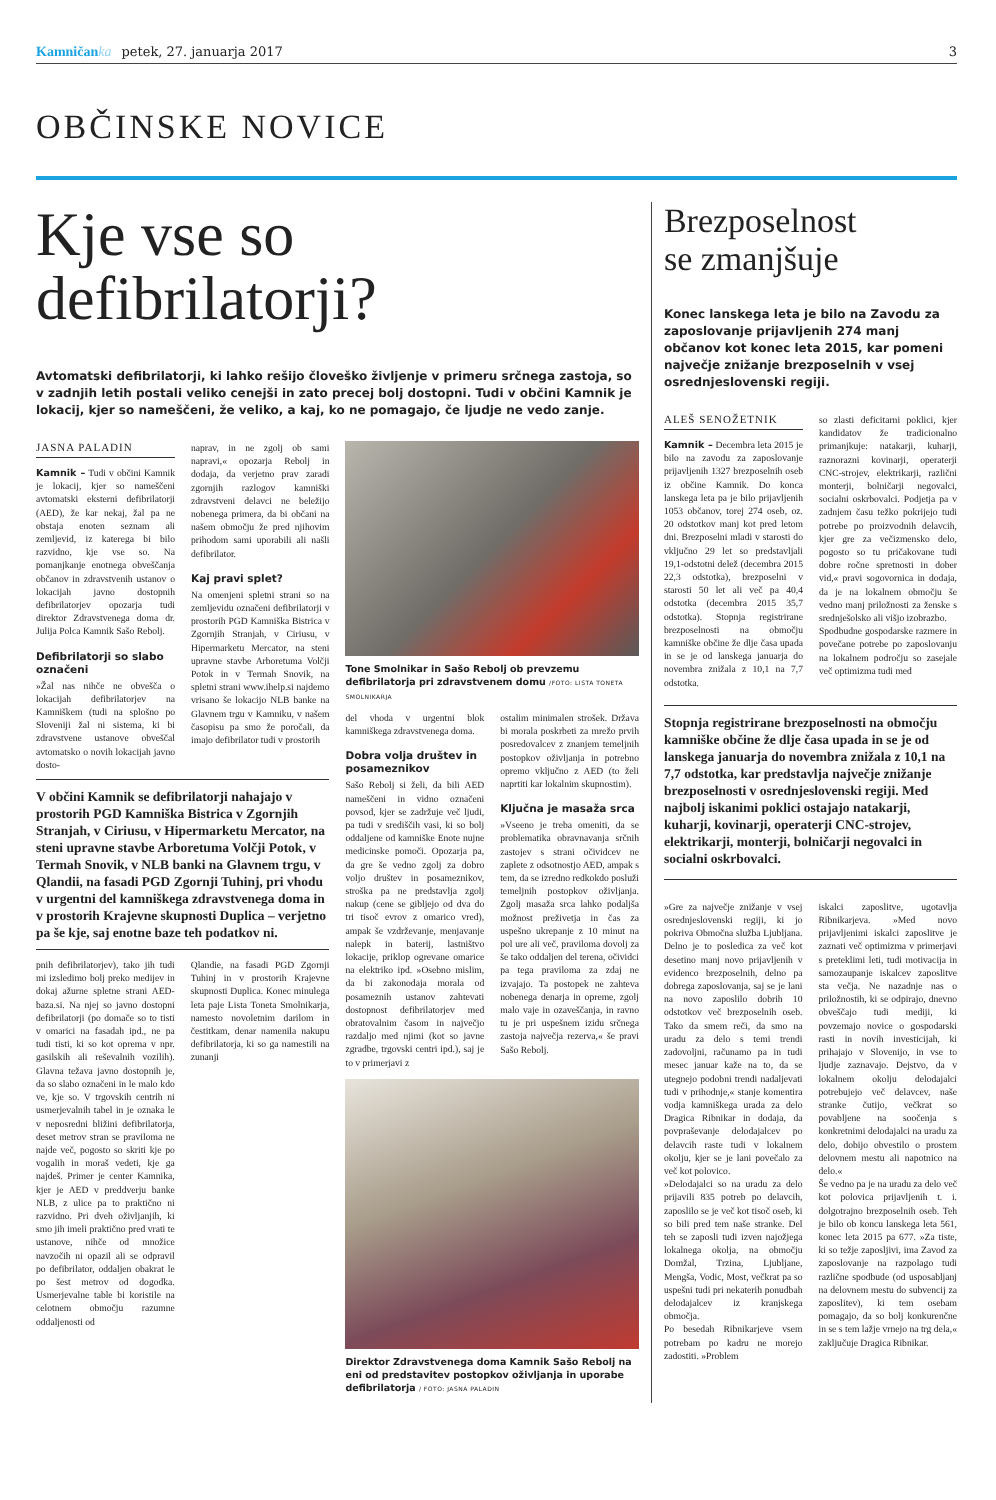Kamničanka petek, 27. januarja 2017 3
OBČINSKE NOVICE
Kje vse so
defibrilatorji?
Avtomatski defibrilatorji, ki lahko rešijo človeško življenje v primeru srčnega zastoja, so v zadnjih letih postali veliko cenejši in zato precej bolj dostopni. Tudi v občini Kamnik je lokacij, kjer so nameščeni, že veliko, a kaj, ko ne pomagajo, če ljudje ne vedo zanje.
JASNA PALADIN
Kamnik – Tudi v občini Kamnik je lokacij, kjer so nameščeni avtomatski eksterni defibrilatorji (AED), že kar nekaj, žal pa ne obstaja enoten seznam ali zemljevid, iz katerega bi bilo razvidno, kje vse so. Na pomanjkanje enotnega obveščanja občanov in zdravstvenih ustanov o lokacijah javno dostopnih defibrilatorjev opozarja tudi direktor Zdravstvenega doma dr. Julija Polca Kamnik Sašo Rebolj.
Defibrilatorji so slabo označeni
»Žal nas nihče ne obvešča o lokacijah defibrilatorjev na Kamniškem (tudi na splošno po Sloveniji žal ni sistema, ki bi zdravstvene ustanove obveščal avtomatsko o novih lokacijah javno dosto-
naprav, in ne zgolj ob sami napravi,« opozarja Rebolj in dodaja, da verjetno prav zaradi zgornjih razlogov kamniški zdravstveni delavci ne beležijo nobenega primera, da bi občani na našem območju že pred njihovim prihodom sami uporabili ali našli defibrilator.
Kaj pravi splet?
Na omenjeni spletni strani so na zemljevidu označeni defibrilatorji v prostorih PGD Kamniška Bistrica v Zgornjih Stranjah, v Ciriusu, v Hipermarketu Mercator, na steni upravne stavbe Arboretuma Volčji Potok in v Termah Snovik, na spletni strani www.ihelp.si najdemo vrisano še lokacijo NLB banke na Glavnem trgu v Kamniku, v našem časopisu pa smo že poročali, da imajo defibrilator tudi v prostorih
V občini Kamnik se defibrilatorji nahajajo v prostorih PGD Kamniška Bistrica v Zgornjih Stranjah, v Ciriusu, v Hipermarketu Mercator, na steni upravne stavbe Arboretuma Volčji Potok, v Termah Snovik, v NLB banki na Glavnem trgu, v Qlandii, na fasadi PGD Zgornji Tuhinj, pri vhodu v urgentni del kamniškega zdravstvenega doma in v prostorih Krajevne skupnosti Duplica – verjetno pa še kje, saj enotne baze teh podatkov ni.
pnih defibrilatorjev), tako jih tudi mi izsledimo bolj preko medijev in dokaj ažurne spletne strani AED-baza.si. Na njej so javno dostopni defibrilatorji (po domače so to tisti v omarici na fasadah ipd., ne pa tudi tisti, ki so kot oprema v npr. gasilskih ali reševalnih vozilih). Glavna težava javno dostopnih je, da so slabo označeni in le malo kdo ve, kje so. V trgovskih centrih ni usmerjevalnih tabel in je oznaka le v neposredni bližini defibrilatorja, deset metrov stran se praviloma ne najde več, pogosto so skriti kje po vogalih in moraš vedeti, kje ga najdeš. Primer je center Kamnika, kjer je AED v preddverju banke NLB, z ulice pa to praktično ni razvidno. Pri dveh oživljanjih, ki smo jih imeli praktično pred vrati te ustanove, nihče od množice navzočih ni opazil ali se odpravil po defibrilator, oddaljen obakrat le po šest metrov od dogodka. Usmerjevalne table bi koristile na celotnem območju razumne oddaljenosti od
Qlandie, na fasadi PGD Zgornji Tuhinj in v prostorih Krajevne skupnosti Duplica. Konec minulega leta paje Lista Toneta Smolnikarja, namesto novoletnim darilom in čestitkam, denar namenila nakupu defibrilatorja, ki so ga namestili na zunanji
Tone Smolnikar in Sašo Rebolj ob prevzemu defibrilatorja pri zdravstvenem domu /FOTO: LISTA TONETA SMOLNIKARJA
del vhoda v urgentni blok kamniškega zdravstvenega doma.
Dobra volja društev in posameznikov
Sašo Rebolj si želi, da bili AED nameščeni in vidno označeni povsod, kjer se zadržuje več ljudi, pa tudi v središčih vasi, ki so bolj oddaljene od kamniške Enote nujne medicinske pomoči. Opozarja pa, da gre še vedno zgolj za dobro voljo društev in posameznikov, stroška pa ne predstavlja zgolj nakup (cene se gibljejo od dva do tri tisoč evrov z omarico vred), ampak še vzdrževanje, menjavanje nalepk in baterij, lastništvo lokacije, priklop ogrevane omarice na elektriko ipd. »Osebno mislim, da bi zakonodaja morala od posameznih ustanov zahtevati dostopnost defibrilatorjev med obratovalnim časom in največjo razdaljo med njimi (kot so javne zgradbe, trgovski centri ipd.), saj je to v primerjavi z
ostalim minimalen strošek. Država bi morala poskrbeti za mrežo prvih posredovalcev z znanjem temeljnih postopkov oživljanja in potrebno opremo vključno z AED (to želi naprtiti kar lokalnim skupnostim).
Ključna je masaža srca
»Vseeno je treba omeniti, da se problematika obravnavanja srčnih zastojev s strani očividcev ne zaplete z odsotnostjo AED, ampak s tem, da se izredno redkokdo posluži temeljnih postopkov oživljanja. Zgolj masaža srca lahko podaljša možnost preživetja in čas za uspešno ukrepanje z 10 minut na pol ure ali več, praviloma dovolj za še tako oddaljen del terena, očividci pa tega praviloma za zdaj ne izvajajo. Ta postopek ne zahteva nobenega denarja in opreme, zgolj malo vaje in ozaveščanja, in ravno tu je pri uspešnem izidu srčnega zastoja največja rezerva,« še pravi Sašo Rebolj.
Direktor Zdravstvenega doma Kamnik Sašo Rebolj na eni od predstavitev postopkov oživljanja in uporabe defibrilatorja / FOTO: JASNA PALADIN
Brezposelnost
se zmanjšuje
Konec lanskega leta je bilo na Zavodu za zaposlovanje prijavljenih 274 manj občanov kot konec leta 2015, kar pomeni največje znižanje brezposelnih v vsej osrednjeslovenski regiji.
ALEŠ SENOŽETNIK
Kamnik – Decembra leta 2015 je bilo na zavodu za zaposlovanje prijavljenih 1327 brezposelnih oseb iz občine Kamnik. Do konca lanskega leta pa je bilo prijavljenih 1053 občanov, torej 274 oseb, oz. 20 odstotkov manj kot pred letom dni. Brezposelni mladi v starosti do vključno 29 let so predstavljali 19,1-odstotni delež (decembra 2015 22,3 odstotka), brezposelni v starosti 50 let ali več pa 40,4 odstotka (decembra 2015 35,7 odstotka). Stopnja registrirane brezposelnosti na območju kamniške občine že dlje časa upada in se je od lanskega januarja do novembra znižala z 10,1 na 7,7 odstotka.
so zlasti deficitarni poklici, kjer kandidatov že tradicionalno primanjkuje: natakarji, kuharji, raznorazni kovinarji, operaterji CNC-strojev, elektrikarji, različni monterji, bolničarji negovalci, socialni oskrbovalci. Podjetja pa v zadnjem času težko pokrijejo tudi potrebe po proizvodnih delavcih, kjer gre za večizmensko delo, pogosto so tu pričakovane tudi dobre ročne spretnosti in dober vid,« pravi sogovornica in dodaja, da je na lokalnem območju še vedno manj priložnosti za ženske s srednješolsko ali višjo izobrazbo.
Spodbudne gospodarske razmere in povečane potrebe po zaposlovanju na lokalnem področju so zasejale več optimizma tudi med
Stopnja registrirane brezposelnosti na območju kamniške občine že dlje časa upada in se je od lanskega januarja do novembra znižala z 10,1 na 7,7 odstotka, kar predstavlja največje znižanje brezposelnosti v osrednjeslovenski regiji. Med najbolj iskanimi poklici ostajajo natakarji, kuharji, kovinarji, operaterji CNC-strojev, elektrikarji, monterji, bolničarji negovalci in socialni oskrbovalci.
»Gre za največje znižanje v vsej osrednjeslovenski regiji, ki jo pokriva Območna služba Ljubljana. Delno je to posledica za več kot desetino manj novo prijavljenih v evidenco brezposelnih, delno pa dobrega zaposlovanja, saj se je lani na novo zaposlilo dobrih 10 odstotkov več brezposelnih oseb. Tako da smem reči, da smo na uradu za delo s temi trendi zadovoljni, računamo pa in tudi mesec januar kaže na to, da se utegnejo podobni trendi nadaljevati tudi v prihodnje,« stanje komentira vodja kamniškega urada za delo Dragica Ribnikar in dodaja, da povpraševanje delodajalcev po delavcih raste tudi v lokalnem okolju, kjer se je lani povečalo za več kot polovico.
»Delodajalci so na uradu za delo prijavili 835 potreb po delavcih, zaposlilo se je več kot tisoč oseb, ki so bili pred tem naše stranke. Del teh se zaposli tudi izven najožjega lokalnega okolja, na območju Domžal, Trzina, Ljubljane, Mengša, Vodic, Most, večkrat pa so uspešni tudi pri nekaterih ponudbah delodajalcev iz kranjskega območja.
Po besedah Ribnikarjeve vsem potrebam po kadru ne morejo zadostiti. »Problem
iskalci zaposlitve, ugotavlja Ribnikarjeva. »Med novo prijavljenimi iskalci zaposlitve je zaznati več optimizma v primerjavi s preteklimi leti, tudi motivacija in samozaupanje iskalcev zaposlitve sta večja. Ne nazadnje nas o priložnostih, ki se odpirajo, dnevno obveščajo tudi mediji, ki povzemajo novice o gospodarski rasti in novih investicijah, ki prihajajo v Slovenijo, in vse to ljudje zaznavajo. Dejstvo, da v lokalnem okolju delodajalci potrebujejo več delavcev, naše stranke čutijo, večkrat so povabljene na soočenja s konkretnimi delodajalci na uradu za delo, dobijo obvestilo o prostem delovnem mestu ali napotnico na delo.«
Še vedno pa je na uradu za delo več kot polovica prijavljenih t. i. dolgotrajno brezposelnih oseb. Teh je bilo ob koncu lanskega leta 561, konec leta 2015 pa 677. »Za tiste, ki so težje zaposljivi, ima Zavod za zaposlovanje na razpolago tudi različne spodbude (od usposabljanj na delovnem mestu do subvencij za zaposlitev), ki tem osebam pomagajo, da so bolj konkurenčne in se s tem lažje vrnejo na trg dela,« zaključuje Dragica Ribnikar.